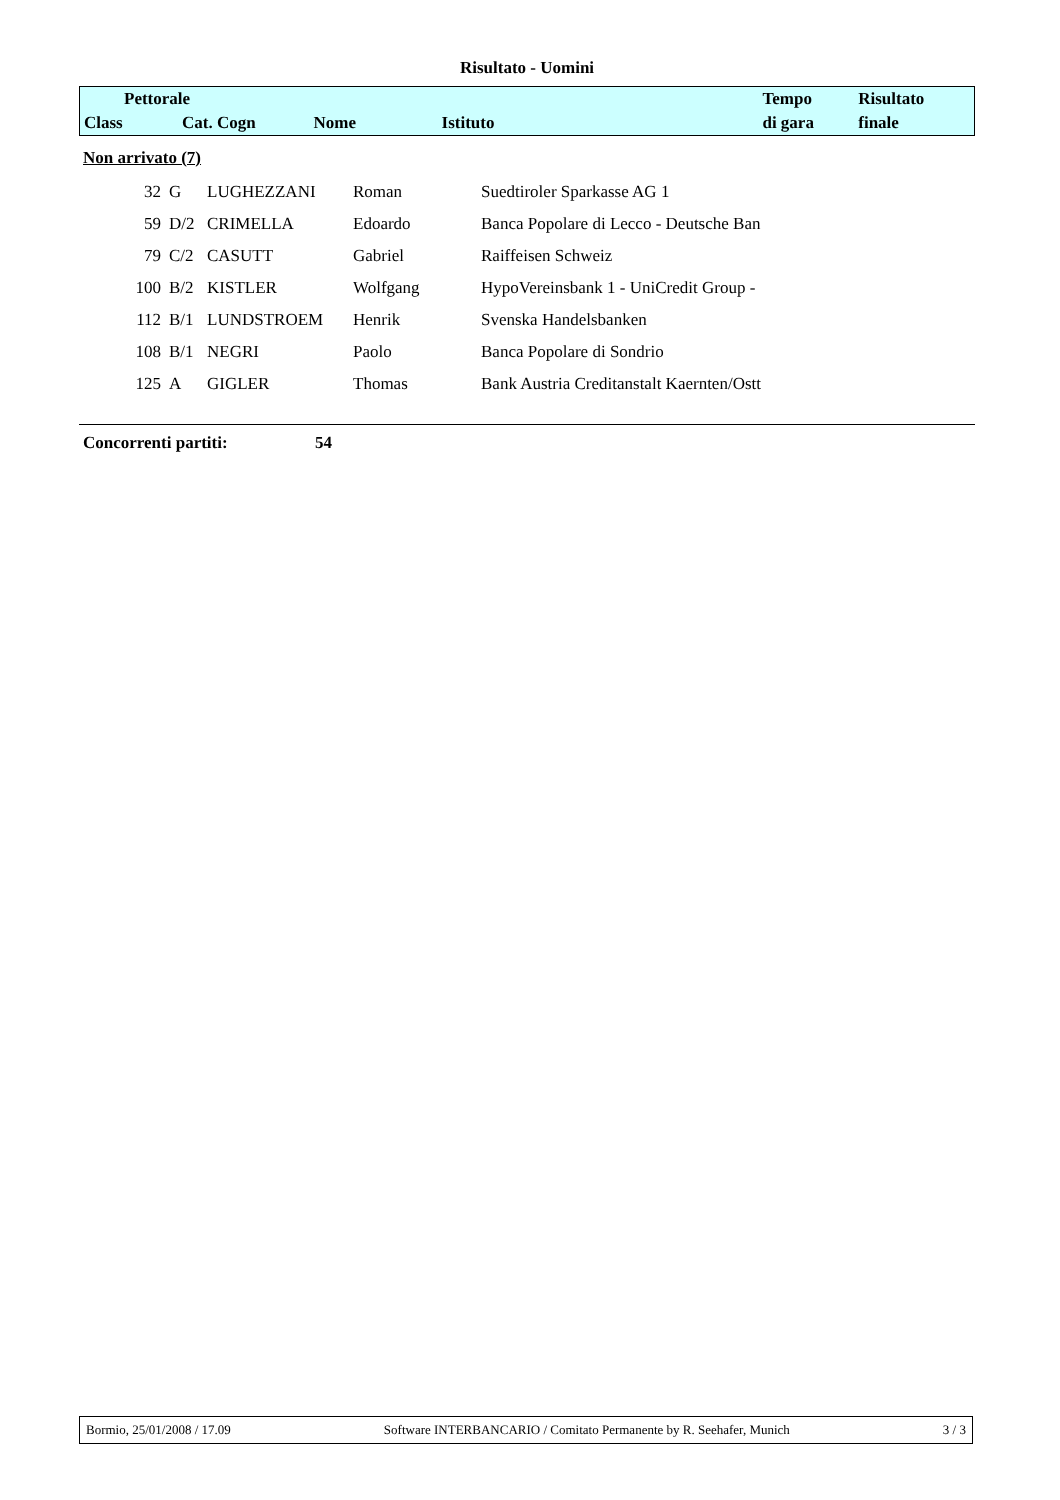Risultato - Uomini
| Pettorale | | | | | Tempo | Risultato |
| Class | Cat. Cogn | Nome | Istituto | | di gara | finale |
Non arrivato (7)
| 32 | G | LUGHEZZANI | Roman | Suedtiroler Sparkasse AG 1 |
| 59 | D/2 | CRIMELLA | Edoardo | Banca Popolare di Lecco - Deutsche Ban |
| 79 | C/2 | CASUTT | Gabriel | Raiffeisen Schweiz |
| 100 | B/2 | KISTLER | Wolfgang | HypoVereinsbank 1 - UniCredit Group - |
| 112 | B/1 | LUNDSTROEM | Henrik | Svenska Handelsbanken |
| 108 | B/1 | NEGRI | Paolo | Banca Popolare di Sondrio |
| 125 | A | GIGLER | Thomas | Bank Austria Creditanstalt Kaernten/Ostt |
Concorrenti partiti: 54
Bormio, 25/01/2008 / 17.09 Software INTERBANCARIO / Comitato Permanente by R. Seehafer, Munich 3 / 3